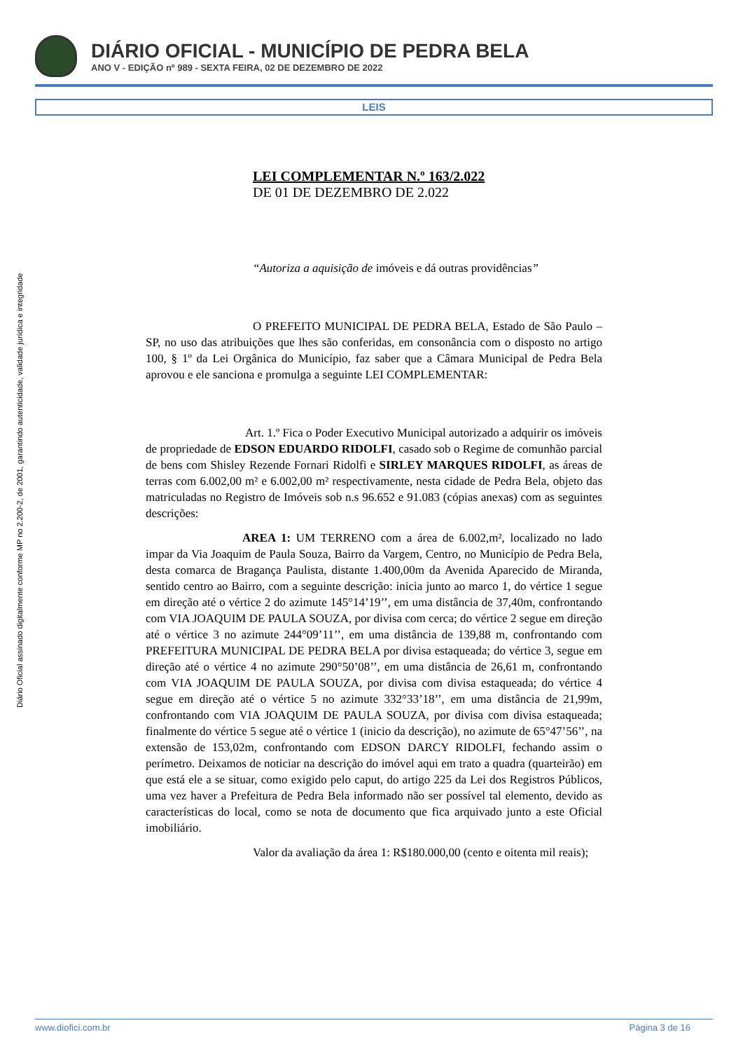DIÁRIO OFICIAL - MUNICÍPIO DE PEDRA BELA
ANO V - EDIÇÃO nº 989 - SEXTA FEIRA, 02 DE DEZEMBRO DE 2022
LEIS
Diário Oficial assinado digitalmente conforme MP no 2.200-2, de 2001, garantindo autenticidade, validade jurídica e integridade
LEI COMPLEMENTAR N.º 163/2.022
DE 01 DE DEZEMBRO DE 2.022
“Autoriza a aquisição de imóveis e dá outras providências”
O PREFEITO MUNICIPAL DE PEDRA BELA, Estado de São Paulo – SP, no uso das atribuições que lhes são conferidas, em consonância com o disposto no artigo 100, § 1º da Lei Orgânica do Município, faz saber que a Câmara Municipal de Pedra Bela aprovou e ele sanciona e promulga a seguinte LEI COMPLEMENTAR:
Art. 1.º Fica o Poder Executivo Municipal autorizado a adquirir os imóveis de propriedade de EDSON EDUARDO RIDOLFI, casado sob o Regime de comunhão parcial de bens com Shisley Rezende Fornari Ridolfi e SIRLEY MARQUES RIDOLFI, as áreas de terras com 6.002,00 m² e 6.002,00 m² respectivamente, nesta cidade de Pedra Bela, objeto das matriculadas no Registro de Imóveis sob n.s 96.652 e 91.083 (cópias anexas) com as seguintes descrições:
AREA 1: UM TERRENO com a área de 6.002,m², localizado no lado impar da Via Joaquim de Paula Souza, Bairro da Vargem, Centro, no Município de Pedra Bela, desta comarca de Bragança Paulista, distante 1.400,00m da Avenida Aparecido de Miranda, sentido centro ao Bairro, com a seguinte descrição: inicia junto ao marco 1, do vértice 1 segue em direção até o vértice 2 do azimute 145°14’19’’, em uma distância de 37,40m, confrontando com VIA JOAQUIM DE PAULA SOUZA, por divisa com cerca; do vértice 2 segue em direção até o vértice 3 no azimute 244°09’11’’, em uma distância de 139,88 m, confrontando com PREFEITURA MUNICIPAL DE PEDRA BELA por divisa estaqueada; do vértice 3, segue em direção até o vértice 4 no azimute 290°50’08’’, em uma distância de 26,61 m, confrontando com VIA JOAQUIM DE PAULA SOUZA, por divisa com divisa estaqueada; do vértice 4 segue em direção até o vértice 5 no azimute 332°33’18’’, em uma distância de 21,99m, confrontando com VIA JOAQUIM DE PAULA SOUZA, por divisa com divisa estaqueada; finalmente do vértice 5 segue até o vértice 1 (inicio da descrição), no azimute de 65°47’56’’, na extensão de 153,02m, confrontando com EDSON DARCY RIDOLFI, fechando assim o perímetro. Deixamos de noticiar na descrição do imóvel aqui em trato a quadra (quarteirão) em que está ele a se situar, como exigido pelo caput, do artigo 225 da Lei dos Registros Públicos, uma vez haver a Prefeitura de Pedra Bela informado não ser possível tal elemento, devido as características do local, como se nota de documento que fica arquivado junto a este Oficial imobiliário.
Valor da avaliação da área 1: R$180.000,00 (cento e oitenta mil reais);
www.diofici.com.br Página 3 de 16